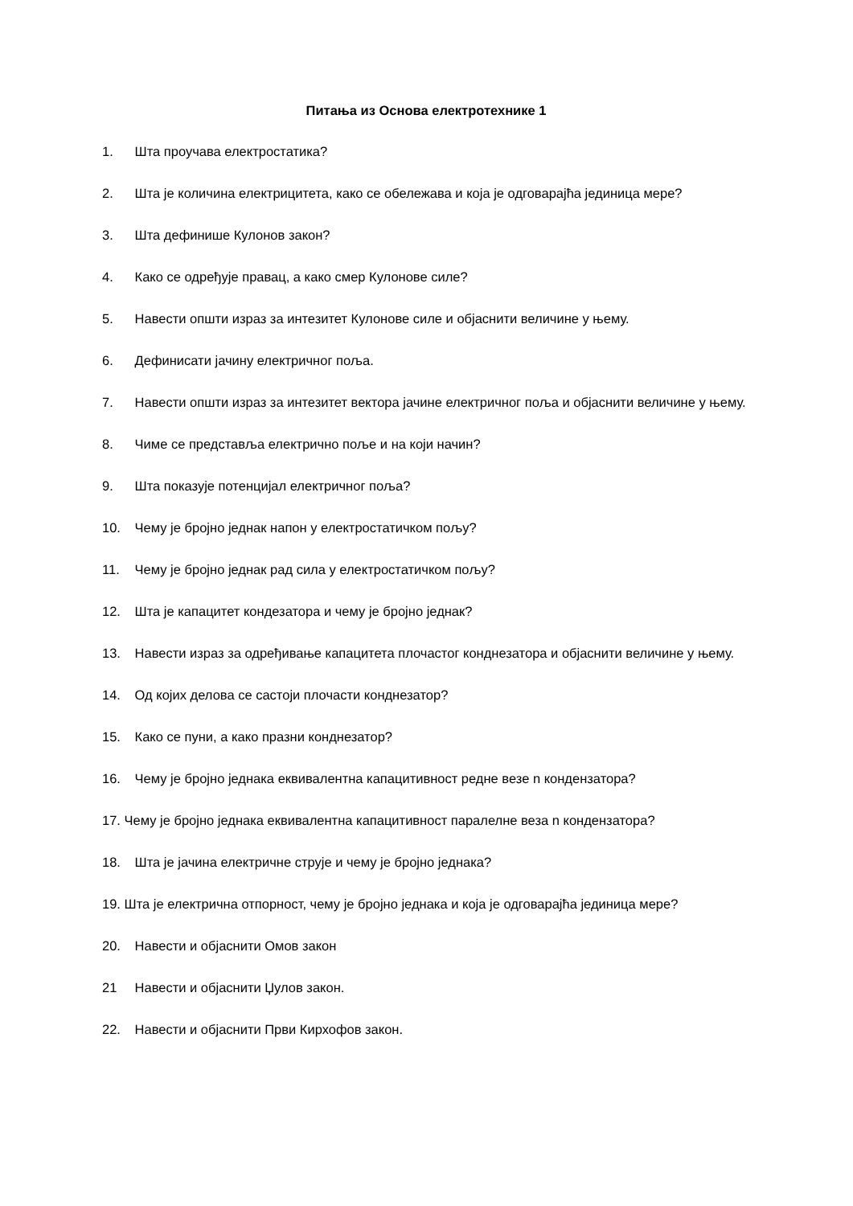Питања из Основа електротехнике 1
1. Шта проучава електростатика?
2. Шта је количина електрицитета, како се обележава и која је одговарајћа јединица мере?
3. Шта дефинише Кулонов закон?
4. Како се одређује правац, а како смер Кулонове силе?
5. Навести општи израз за интезитет Кулонове силе и објаснити величине у њему.
6. Дефинисати јачину електричног поља.
7. Навести општи израз за интезитет вектора јачине електричног поља и објаснити величине у њему.
8. Чиме се представља електрично поље и на који начин?
9. Шта показује потенцијал електричног поља?
10. Чему је бројно једнак напон у електростатичком пољу?
11. Чему је бројно једнак рад сила у електростатичком пољу?
12. Шта је капацитет кондезатора и чему је бројно једнак?
13. Навести израз за одређивање капацитета плочастог конднезатора и објаснити величине у њему.
14. Од којих делова се састоји плочасти конднезатор?
15. Како се пуни, а како празни конднезатор?
16. Чему је бројно једнака еквивалентна капацитивност редне везе n кондензатора?
17. Чему је бројно једнака еквивалентна капацитивност паралелне веза n кондензатора?
18. Шта је јачина електричне струје и чему је бројно једнака?
19. Шта је електрична отпорност, чему је бројно једнака и која је одговарајћа јединица мере?
20. Навести и објаснити Омов закон
21 Навести и објаснити Џулов закон.
22. Навести и објаснити Први Кирхофов закон.